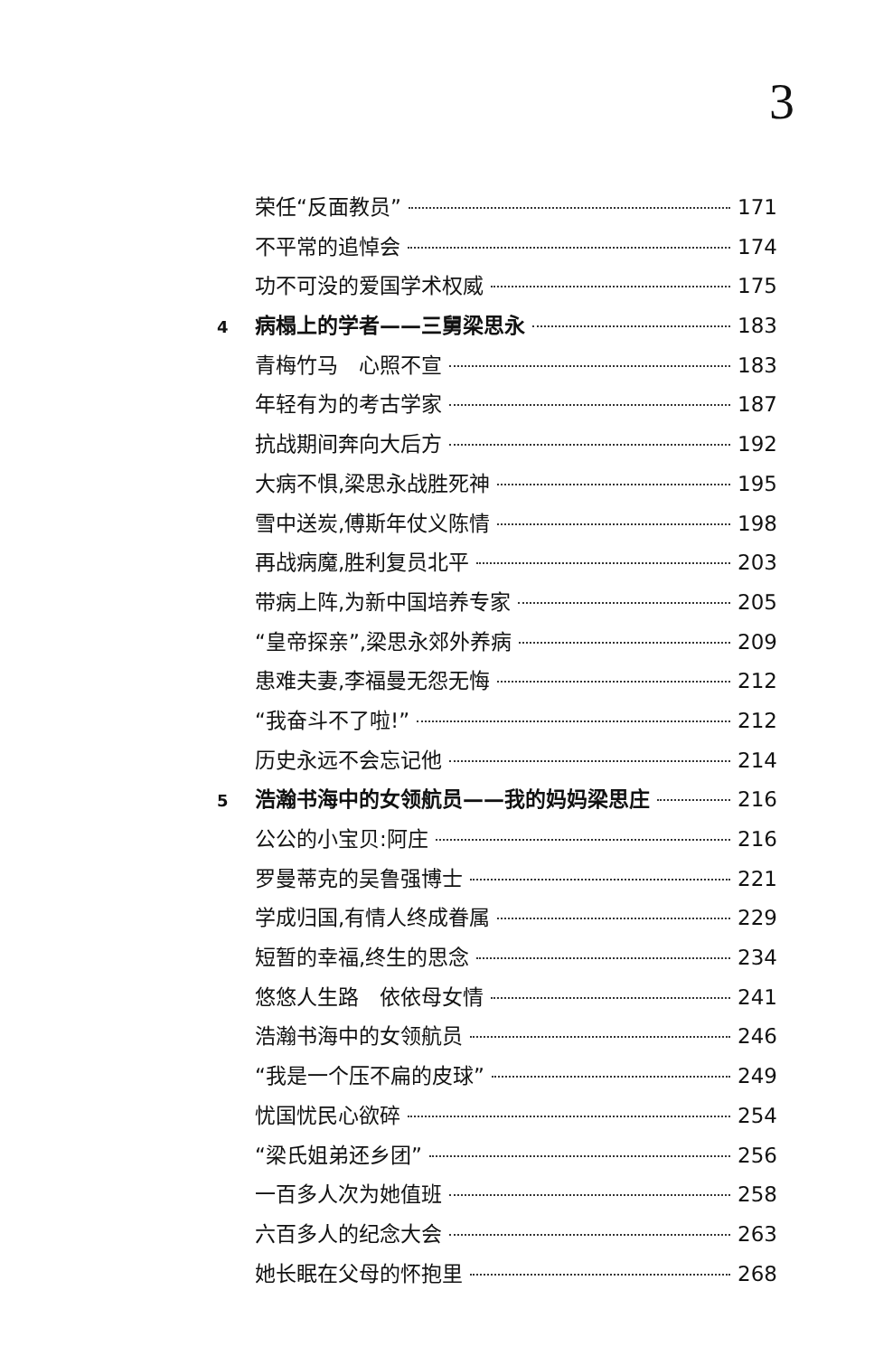3
荣任“反面教员” 171
不平常的追悼会 174
功不可没的爱国学术权威 175
4 病榻上的学者——三舅梁思永 183
青梅竹马　心照不宣 183
年轻有为的考古学家 187
抗战期间奔向大后方 192
大病不惧,梁思永战胜死神 195
雪中送炭,傅斯年仗义陈情 198
再战病魔,胜利复员北平 203
带病上阵,为新中国培养专家 205
“皇帝探亲”,梁思永郊外养病 209
患难夫妻,李福曼无怨无悔 212
“我奋斗不了啦!” 212
历史永远不会忘记他 214
5 浩瀚书海中的女领航员——我的妈妈梁思庄 216
公公的小宝贝:阿庄 216
罗曼蒂克的吴鲁强博士 221
学成归国,有情人终成眷属 229
短暂的幸福,终生的思念 234
悠悠人生路　依依母女情 241
浩瀚书海中的女领航员 246
“我是一个压不扁的皮球” 249
忧国忧民心欲碎 254
“梁氏姐弟还乡团” 256
一百多人次为她值班 258
六百多人的纪念大会 263
她长眠在父母的怀抱里 268